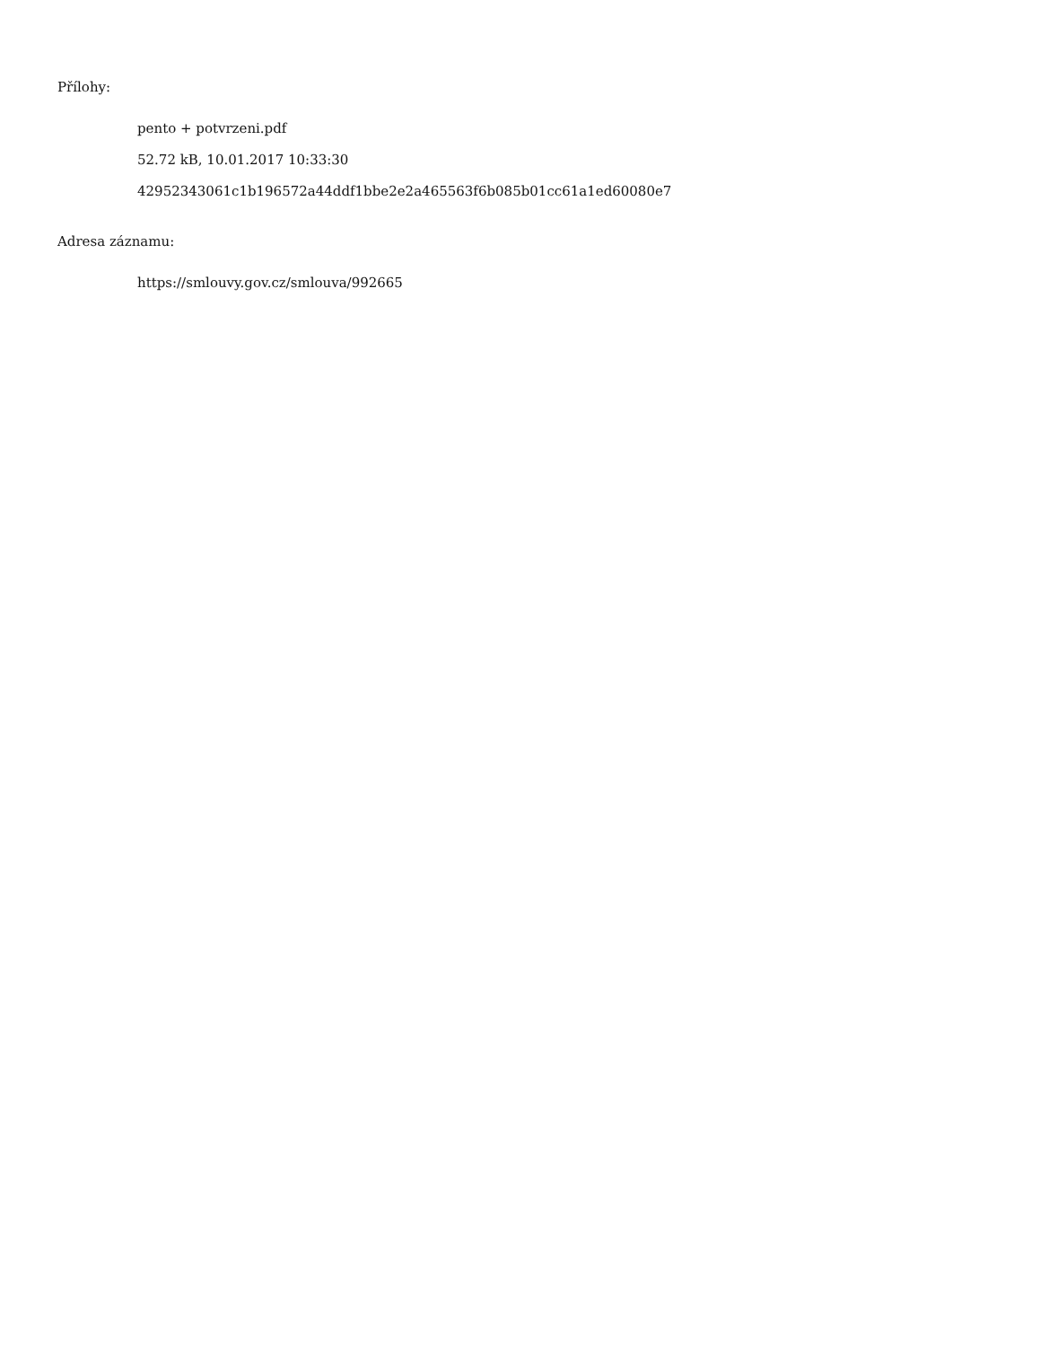Přílohy:
pento + potvrzeni.pdf
52.72 kB, 10.01.2017 10:33:30
42952343061c1b196572a44ddf1bbe2e2a465563f6b085b01cc61a1ed60080e7
Adresa záznamu:
https://smlouvy.gov.cz/smlouva/992665